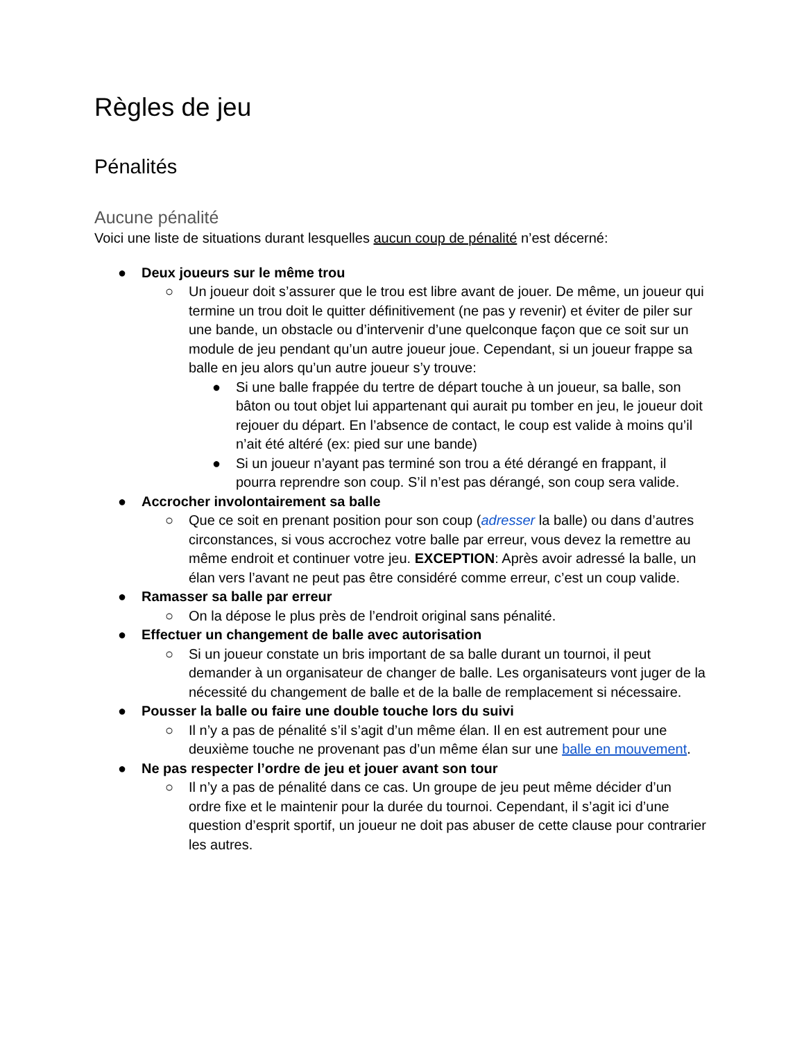Règles de jeu
Pénalités
Aucune pénalité
Voici une liste de situations durant lesquelles aucun coup de pénalité n’est décerné:
● Deux joueurs sur le même trou
○ Un joueur doit s’assurer que le trou est libre avant de jouer. De même, un joueur qui termine un trou doit le quitter définitivement (ne pas y revenir) et éviter de piler sur une bande, un obstacle ou d’intervenir d’une quelconque façon que ce soit sur un module de jeu pendant qu’un autre joueur joue. Cependant, si un joueur frappe sa balle en jeu alors qu’un autre joueur s’y trouve:
● Si une balle frappée du tertre de départ touche à un joueur, sa balle, son bâton ou tout objet lui appartenant qui aurait pu tomber en jeu, le joueur doit rejouer du départ. En l’absence de contact, le coup est valide à moins qu’il n’ait été altéré (ex: pied sur une bande)
● Si un joueur n’ayant pas terminé son trou a été dérangé en frappant, il pourra reprendre son coup. S’il n’est pas dérangé, son coup sera valide.
● Accrocher involontairement sa balle
○ Que ce soit en prenant position pour son coup (adresser la balle) ou dans d’autres circonstances, si vous accrochez votre balle par erreur, vous devez la remettre au même endroit et continuer votre jeu. EXCEPTION: Après avoir adressé la balle, un élan vers l’avant ne peut pas être considéré comme erreur, c’est un coup valide.
● Ramasser sa balle par erreur
○ On la dépose le plus près de l’endroit original sans pénalité.
● Effectuer un changement de balle avec autorisation
○ Si un joueur constate un bris important de sa balle durant un tournoi, il peut demander à un organisateur de changer de balle. Les organisateurs vont juger de la nécessité du changement de balle et de la balle de remplacement si nécessaire.
● Pousser la balle ou faire une double touche lors du suivi
○ Il n’y a pas de pénalité s’il s’agit d’un même élan. Il en est autrement pour une deuxième touche ne provenant pas d’un même élan sur une balle en mouvement.
● Ne pas respecter l’ordre de jeu et jouer avant son tour
○ Il n’y a pas de pénalité dans ce cas. Un groupe de jeu peut même décider d’un ordre fixe et le maintenir pour la durée du tournoi. Cependant, il s’agit ici d’une question d’esprit sportif, un joueur ne doit pas abuser de cette clause pour contrarier les autres.